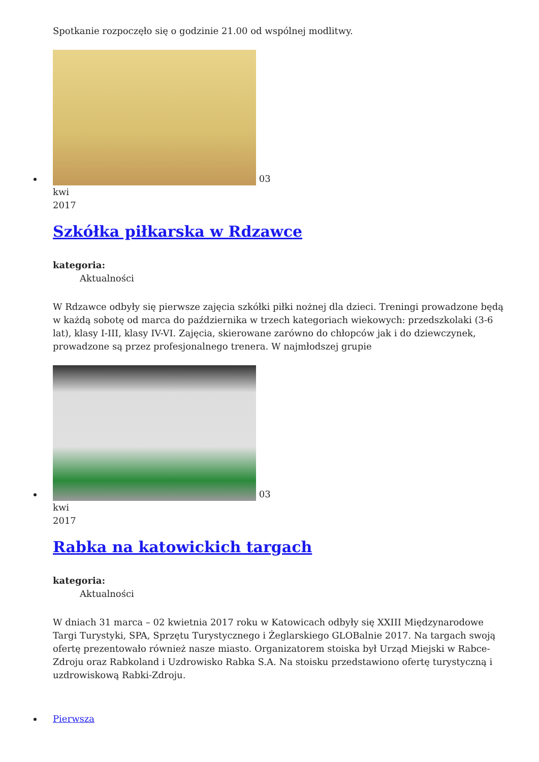Spotkanie rozpoczęło się o godzinie 21.00 od wspólnej modlitwy.
03
kwi
2017
Szkółka piłkarska w Rdzawce
kategoria:
Aktualności
W Rdzawce odbyły się pierwsze zajęcia szkółki piłki nożnej dla dzieci. Treningi prowadzone będą w każdą sobotę od marca do października w trzech kategoriach wiekowych: przedszkolaki (3-6 lat), klasy I-III, klasy IV-VI. Zajęcia, skierowane zarówno do chłopców jak i do dziewczynek, prowadzone są przez profesjonalnego trenera. W najmłodszej grupie
03
kwi
2017
Rabka na katowickich targach
kategoria:
Aktualności
W dniach 31 marca – 02 kwietnia 2017 roku w Katowicach odbyły się XXIII Międzynarodowe Targi Turystyki, SPA, Sprzętu Turystycznego i Żeglarskiego GLOBalnie 2017. Na targach swoją ofertę prezentowało również nasze miasto. Organizatorem stoiska był Urząd Miejski w Rabce-Zdroju oraz Rabkoland i Uzdrowisko Rabka S.A. Na stoisku przedstawiono ofertę turystyczną i uzdrowiskową Rabki-Zdroju.
Pierwsza